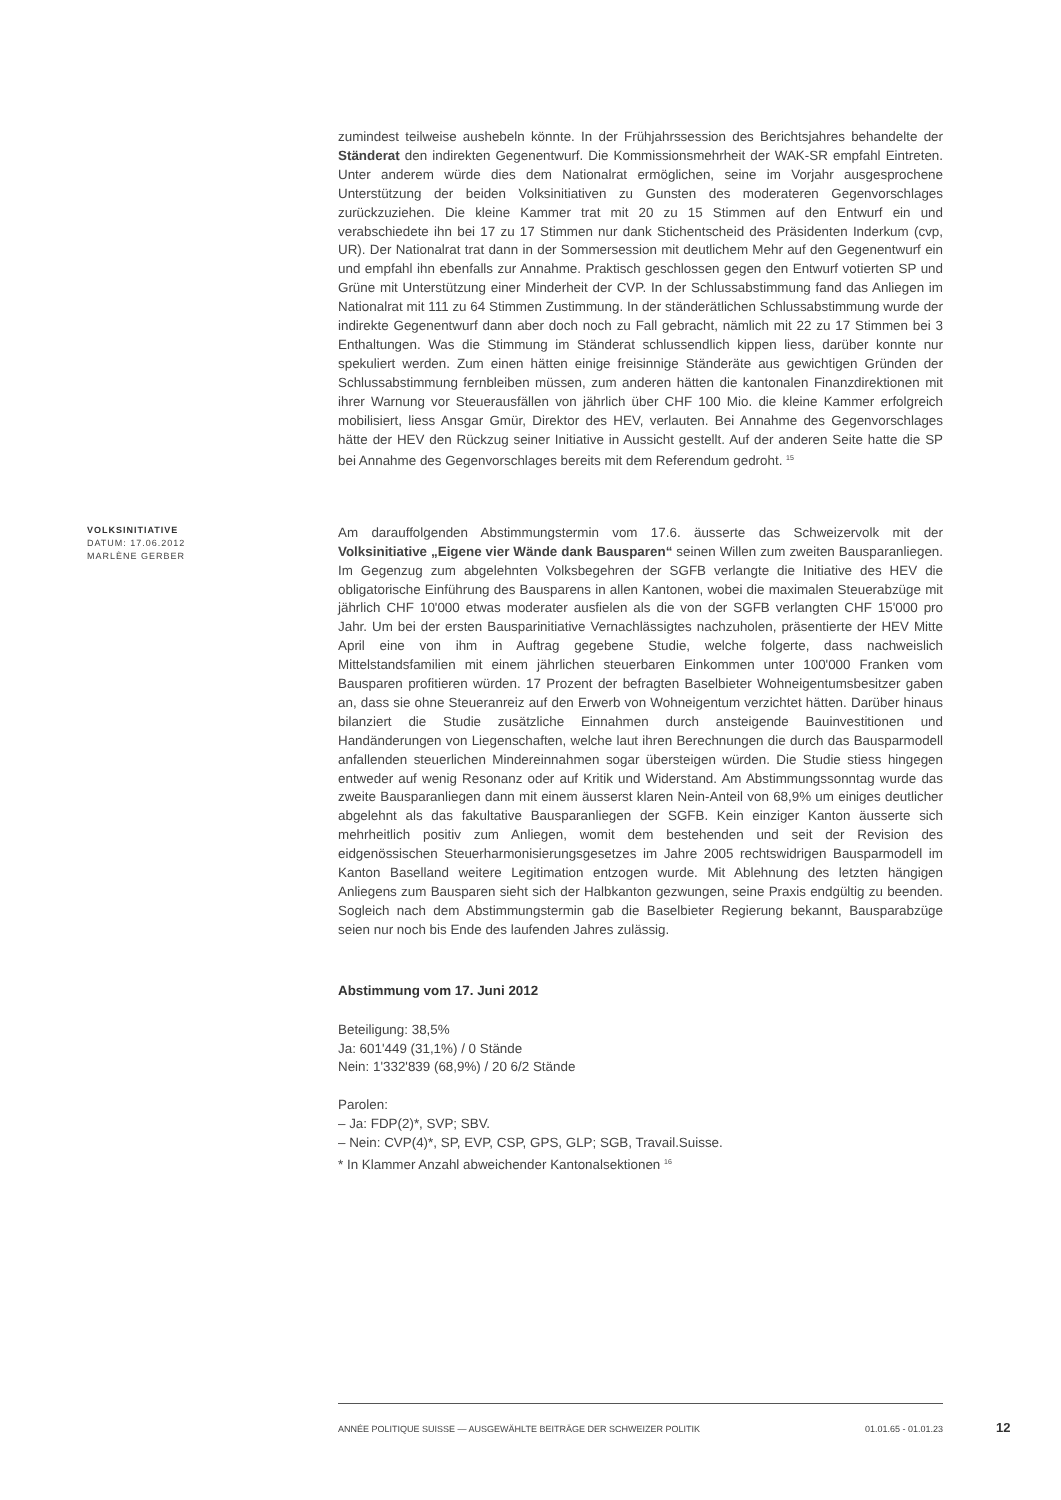zumindest teilweise aushebeln könnte. In der Frühjahrssession des Berichtsjahres behandelte der Ständerat den indirekten Gegenentwurf. Die Kommissionsmehrheit der WAK-SR empfahl Eintreten. Unter anderem würde dies dem Nationalrat ermöglichen, seine im Vorjahr ausgesprochene Unterstützung der beiden Volksinitiativen zu Gunsten des moderateren Gegenvorschlages zurückzuziehen. Die kleine Kammer trat mit 20 zu 15 Stimmen auf den Entwurf ein und verabschiedete ihn bei 17 zu 17 Stimmen nur dank Stichentscheid des Präsidenten Inderkum (cvp, UR). Der Nationalrat trat dann in der Sommersession mit deutlichem Mehr auf den Gegenentwurf ein und empfahl ihn ebenfalls zur Annahme. Praktisch geschlossen gegen den Entwurf votierten SP und Grüne mit Unterstützung einer Minderheit der CVP. In der Schlussabstimmung fand das Anliegen im Nationalrat mit 111 zu 64 Stimmen Zustimmung. In der ständerätlichen Schlussabstimmung wurde der indirekte Gegenentwurf dann aber doch noch zu Fall gebracht, nämlich mit 22 zu 17 Stimmen bei 3 Enthaltungen. Was die Stimmung im Ständerat schlussendlich kippen liess, darüber konnte nur spekuliert werden. Zum einen hätten einige freisinnige Ständeräte aus gewichtigen Gründen der Schlussabstimmung fernbleiben müssen, zum anderen hätten die kantonalen Finanzdirektionen mit ihrer Warnung vor Steuerausfällen von jährlich über CHF 100 Mio. die kleine Kammer erfolgreich mobilisiert, liess Ansgar Gmür, Direktor des HEV, verlauten. Bei Annahme des Gegenvorschlages hätte der HEV den Rückzug seiner Initiative in Aussicht gestellt. Auf der anderen Seite hatte die SP bei Annahme des Gegenvorschlages bereits mit dem Referendum gedroht. <sup>15</sup>
VOLKSINITIATIVE
DATUM: 17.06.2012
MARLÈNE GERBER
Am darauffolgenden Abstimmungstermin vom 17.6. äusserte das Schweizervolk mit der Volksinitiative „Eigene vier Wände dank Bausparen“ seinen Willen zum zweiten Bausparanliegen. Im Gegenzug zum abgelehnten Volksbegehren der SGFB verlangte die Initiative des HEV die obligatorische Einführung des Bausparens in allen Kantonen, wobei die maximalen Steuerabzüge mit jährlich CHF 10'000 etwas moderater ausfielen als die von der SGFB verlangten CHF 15'000 pro Jahr. Um bei der ersten Bausparinitiative Vernachlässigtes nachzuholen, präsentierte der HEV Mitte April eine von ihm in Auftrag gegebene Studie, welche folgerte, dass nachweislich Mittelstandsfamilien mit einem jährlichen steuerbaren Einkommen unter 100'000 Franken vom Bausparen profitieren würden. 17 Prozent der befragten Baselbieter Wohneigentumsbesitzer gaben an, dass sie ohne Steueranreiz auf den Erwerb von Wohneigentum verzichtet hätten. Darüber hinaus bilanziert die Studie zusätzliche Einnahmen durch ansteigende Bauinvestitionen und Handänderungen von Liegenschaften, welche laut ihren Berechnungen die durch das Bausparmodell anfallenden steuerlichen Mindereinnahmen sogar übersteigen würden. Die Studie stiess hingegen entweder auf wenig Resonanz oder auf Kritik und Widerstand. Am Abstimmungssonntag wurde das zweite Bausparanliegen dann mit einem äusserst klaren Nein-Anteil von 68,9% um einiges deutlicher abgelehnt als das fakultative Bausparanliegen der SGFB. Kein einziger Kanton äusserte sich mehrheitlich positiv zum Anliegen, womit dem bestehenden und seit der Revision des eidgenössischen Steuerharmonisierungsgesetzes im Jahre 2005 rechtswidrigen Bausparmodell im Kanton Baselland weitere Legitimation entzogen wurde. Mit Ablehnung des letzten hängigen Anliegens zum Bausparen sieht sich der Halbkanton gezwungen, seine Praxis endgültig zu beenden. Sogleich nach dem Abstimmungstermin gab die Baselbieter Regierung bekannt, Bausparabzüge seien nur noch bis Ende des laufenden Jahres zulässig.
Abstimmung vom 17. Juni 2012
Beteiligung: 38,5%
Ja: 601'449 (31,1%) / 0 Stände
Nein: 1'332'839 (68,9%) / 20 6/2 Stände
Parolen:
– Ja: FDP(2)*, SVP; SBV.
– Nein: CVP(4)*, SP, EVP, CSP, GPS, GLP; SGB, Travail.Suisse.
* In Klammer Anzahl abweichender Kantonalsektionen <sup>16</sup>
ANNÉE POLITIQUE SUISSE — AUSGEWÄHLTE BEITRÄGE DER SCHWEIZER POLITIK 01.01.65 - 01.01.23
12